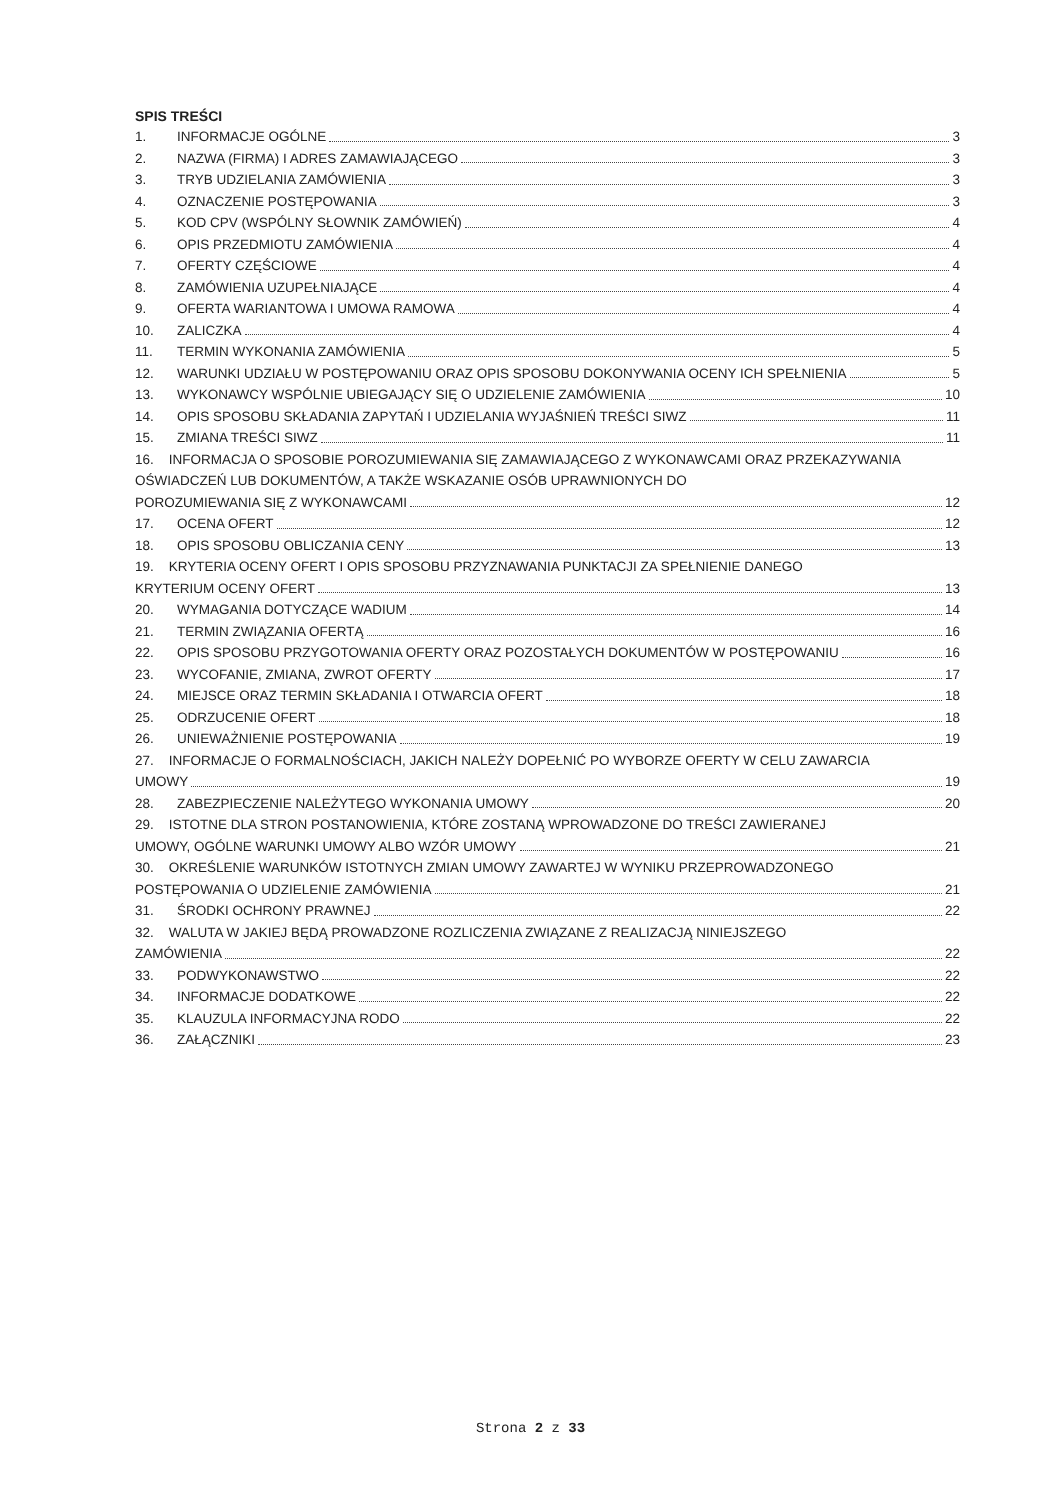SPIS TREŚCI
1. INFORMACJE OGÓLNE 3
2. NAZWA (FIRMA) I ADRES ZAMAWIAJĄCEGO 3
3. TRYB UDZIELANIA ZAMÓWIENIA 3
4. OZNACZENIE POSTĘPOWANIA 3
5. KOD CPV (WSPÓLNY SŁOWNIK ZAMÓWIEŃ) 4
6. OPIS PRZEDMIOTU ZAMÓWIENIA 4
7. OFERTY CZĘŚCIOWE 4
8. ZAMÓWIENIA UZUPEŁNIAJĄCE 4
9. OFERTA WARIANTOWA I UMOWA RAMOWA 4
10. ZALICZKA 4
11. TERMIN WYKONANIA ZAMÓWIENIA 5
12. WARUNKI UDZIAŁU W POSTĘPOWANIU ORAZ OPIS SPOSOBU DOKONYWANIA OCENY ICH SPEŁNIENIA 5
13. WYKONAWCY WSPÓLNIE UBIEGAJĄCY SIĘ O UDZIELENIE ZAMÓWIENIA 10
14. OPIS SPOSOBU SKŁADANIA ZAPYTAŃ I UDZIELANIA WYJAŚNIEŃ TREŚCI SIWZ 11
15. ZMIANA TREŚCI SIWZ 11
16. INFORMACJA O SPOSOBIE POROZUMIEWANIA SIĘ ZAMAWIAJĄCEGO Z WYKONAWCAMI ORAZ PRZEKAZYWANIA OŚWIADCZEŃ LUB DOKUMENTÓW, A TAKŻE WSKAZANIE OSÓB UPRAWNIONYCH DO
POROZUMIEWANIA SIĘ Z WYKONAWCAMI 12
17. OCENA OFERT 12
18. OPIS SPOSOBU OBLICZANIA CENY 13
19. KRYTERIA OCENY OFERT I OPIS SPOSOBU PRZYZNAWANIA PUNKTACJI ZA SPEŁNIENIE DANEGO
KRYTERIUM OCENY OFERT 13
20. WYMAGANIA DOTYCZĄCE WADIUM 14
21. TERMIN ZWIĄZANIA OFERTĄ 16
22. OPIS SPOSOBU PRZYGOTOWANIA OFERTY ORAZ POZOSTAŁYCH DOKUMENTÓW W POSTĘPOWANIU 16
23. WYCOFANIE, ZMIANA, ZWROT OFERTY 17
24. MIEJSCE ORAZ TERMIN SKŁADANIA I OTWARCIA OFERT 18
25. ODRZUCENIE OFERT 18
26. UNIEWAŻNIENIE POSTĘPOWANIA 19
27. INFORMACJE O FORMALNOŚCIACH, JAKICH NALEŻY DOPEŁNIĆ PO WYBORZE OFERTY W CELU ZAWARCIA
UMOWY 19
28. ZABEZPIECZENIE NALEŻYTEGO WYKONANIA UMOWY 20
29. ISTOTNE DLA STRON POSTANOWIENIA, KTÓRE ZOSTANĄ WPROWADZONE DO TREŚCI ZAWIERANEJ
UMOWY, OGÓLNE WARUNKI UMOWY ALBO WZÓR UMOWY 21
30. OKREŚLENIE WARUNKÓW ISTOTNYCH ZMIAN UMOWY ZAWARTEJ W WYNIKU PRZEPROWADZONEGO
POSTĘPOWANIA O UDZIELENIE ZAMÓWIENIA 21
31. ŚRODKI OCHRONY PRAWNEJ 22
32. WALUTA W JAKIEJ BĘDĄ PROWADZONE ROZLICZENIA ZWIĄZANE Z REALIZACJĄ NINIEJSZEGO
ZAMÓWIENIA 22
33. PODWYKONAWSTWO 22
34. INFORMACJE DODATKOWE 22
35. KLAUZULA INFORMACYJNA RODO 22
36. ZAŁĄCZNIKI 23
Strona 2 z 33